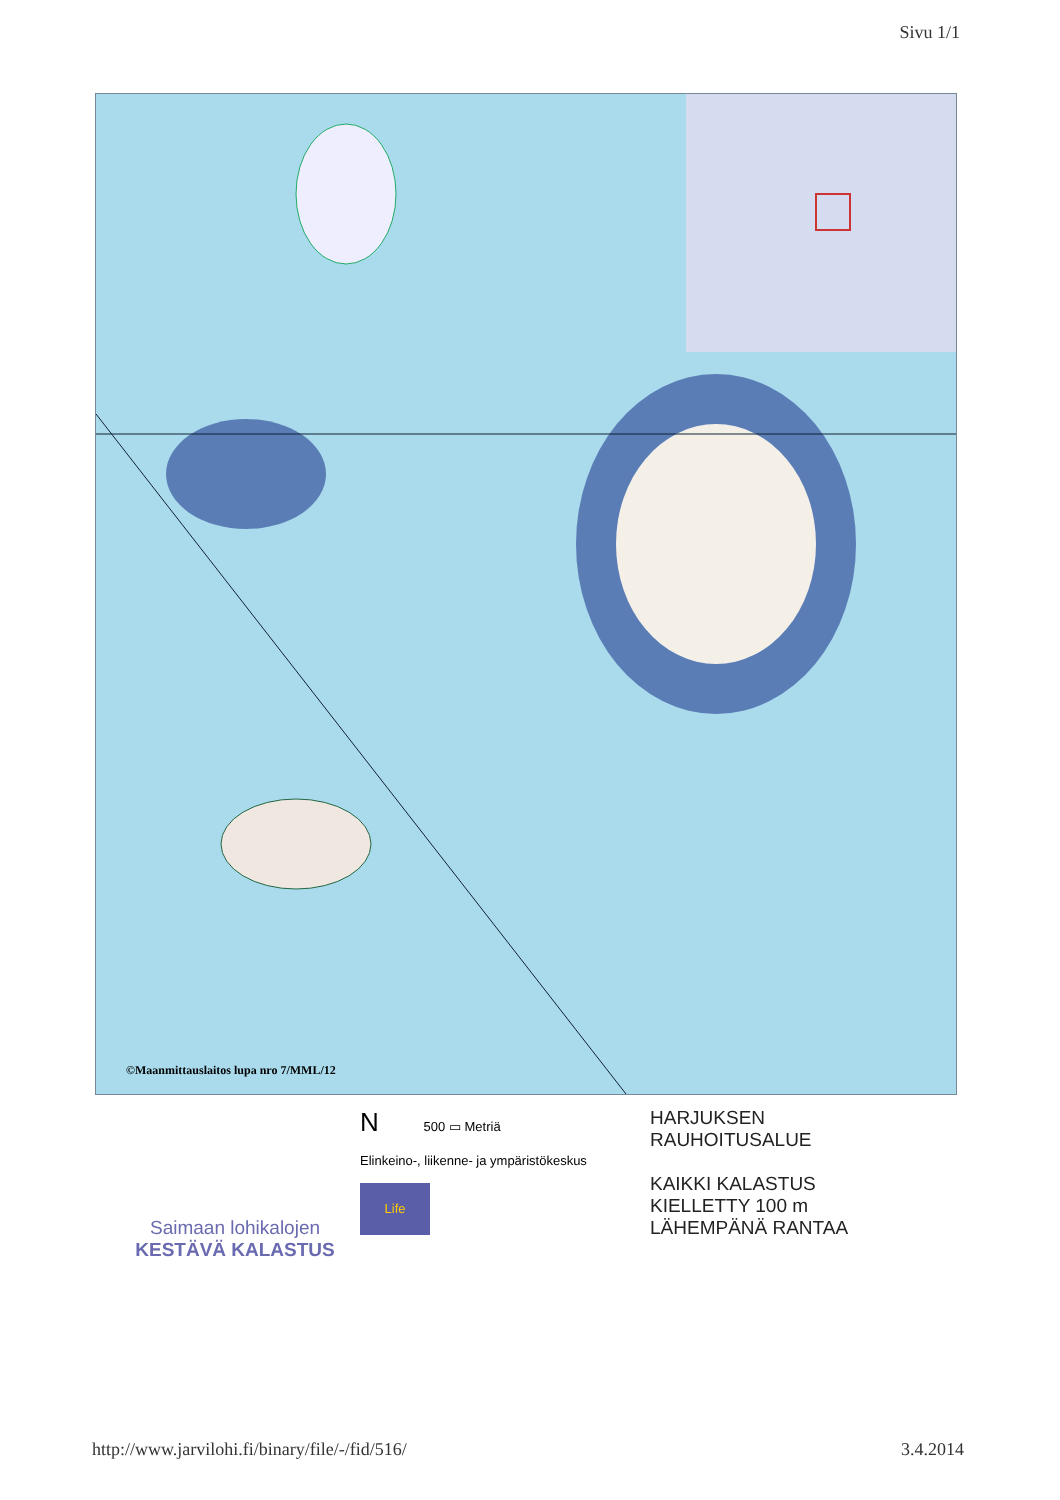Sivu 1/1
©Maanmittauslaitos lupa nro 7/MML/12
Saimaan lohikalojen
KESTÄVÄ KALASTUS
N
500 ▭ Metriä
Elinkeino-, liikenne- ja ympäristökeskus
Life
HARJUKSEN
RAUHOITUSALUE
KAIKKI KALASTUS
KIELLETTY 100 m
LÄHEMPÄNÄ RANTAA
http://www.jarvilohi.fi/binary/file/-/fid/516/ 3.4.2014